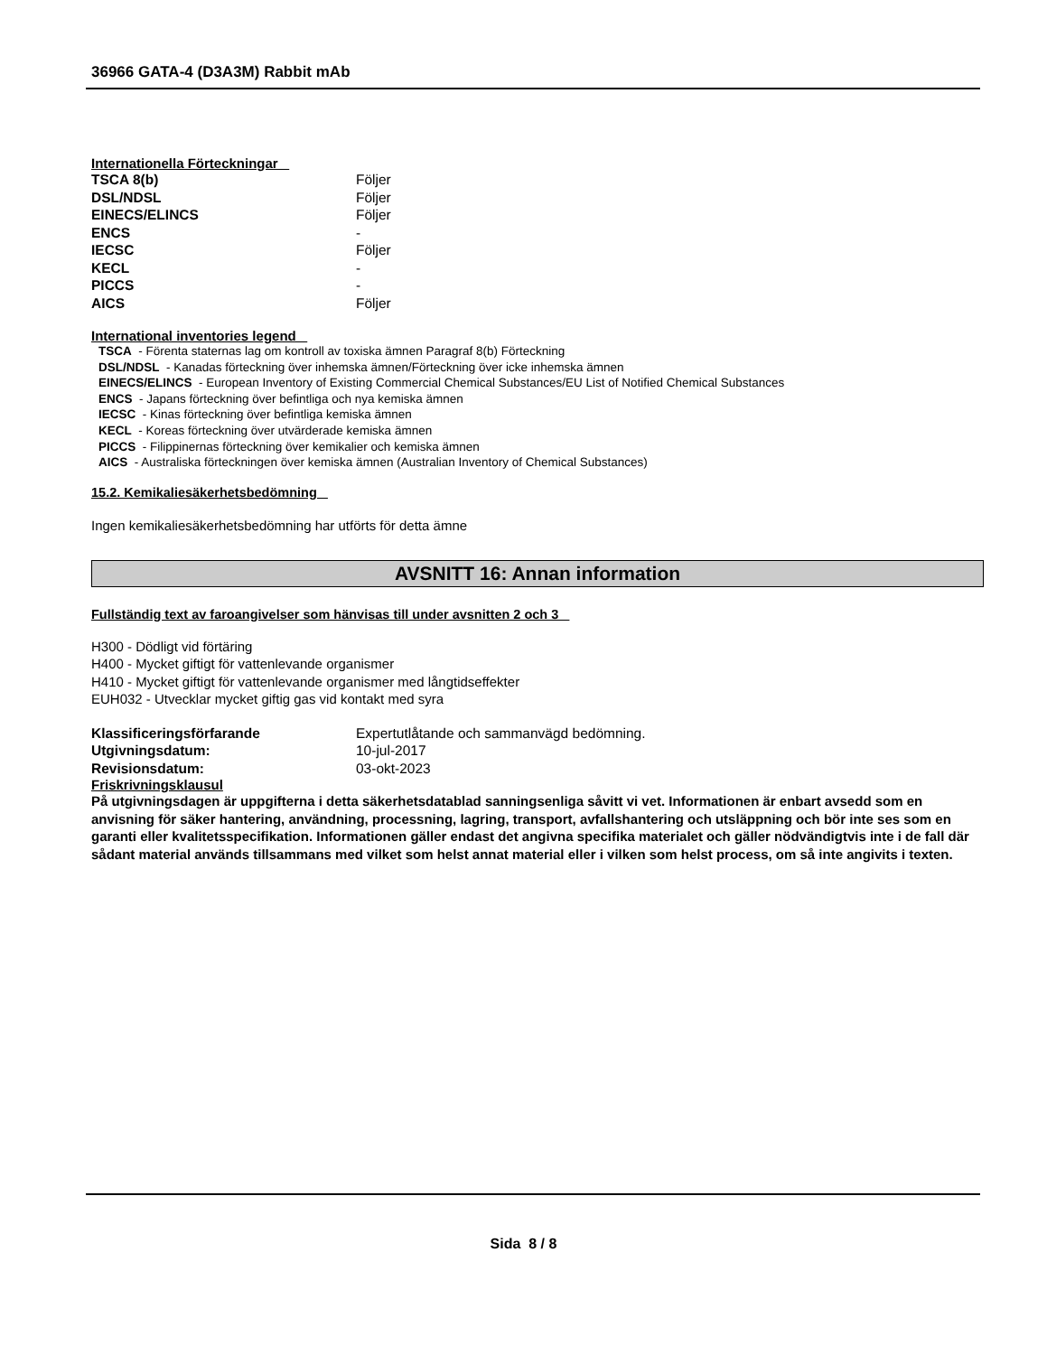36966 GATA-4 (D3A3M) Rabbit mAb
Internationella Förteckningar
| TSCA 8(b) | Följer |
| DSL/NDSL | Följer |
| EINECS/ELINCS | Följer |
| ENCS | - |
| IECSC | Följer |
| KECL | - |
| PICCS | - |
| AICS | Följer |
International inventories legend
TSCA - Förenta staternas lag om kontroll av toxiska ämnen Paragraf 8(b) Förteckning
DSL/NDSL - Kanadas förteckning över inhemska ämnen/Förteckning över icke inhemska ämnen
EINECS/ELINCS - European Inventory of Existing Commercial Chemical Substances/EU List of Notified Chemical Substances
ENCS - Japans förteckning över befintliga och nya kemiska ämnen
IECSC - Kinas förteckning över befintliga kemiska ämnen
KECL - Koreas förteckning över utvärderade kemiska ämnen
PICCS - Filippinernas förteckning över kemikalier och kemiska ämnen
AICS - Australiska förteckningen över kemiska ämnen (Australian Inventory of Chemical Substances)
15.2. Kemikaliesäkerhetsbedömning
Ingen kemikaliesäkerhetsbedömning har utförts för detta ämne
AVSNITT 16: Annan information
Fullständig text av faroangivelser som hänvisas till under avsnitten 2 och 3
H300 - Dödligt vid förtäring
H400 - Mycket giftigt för vattenlevande organismer
H410 - Mycket giftigt för vattenlevande organismer med långtidseffekter
EUH032 - Utvecklar mycket giftig gas vid kontakt med syra
| Klassificeringsförfarande | Expertutlåtande och sammanvägd bedömning. |
| Utgivningsdatum: | 10-jul-2017 |
| Revisionsdatum: | 03-okt-2023 |
Friskrivningsklausul
På utgivningsdagen är uppgifterna i detta säkerhetsdatablad sanningsenliga såvitt vi vet. Informationen är enbart avsedd som en anvisning för säker hantering, användning, processning, lagring, transport, avfallshantering och utsläppning och bör inte ses som en garanti eller kvalitetsspecifikation. Informationen gäller endast det angivna specifika materialet och gäller nödvändigtvis inte i de fall där sådant material används tillsammans med vilket som helst annat material eller i vilken som helst process, om så inte angivits i texten.
Sida 8 / 8